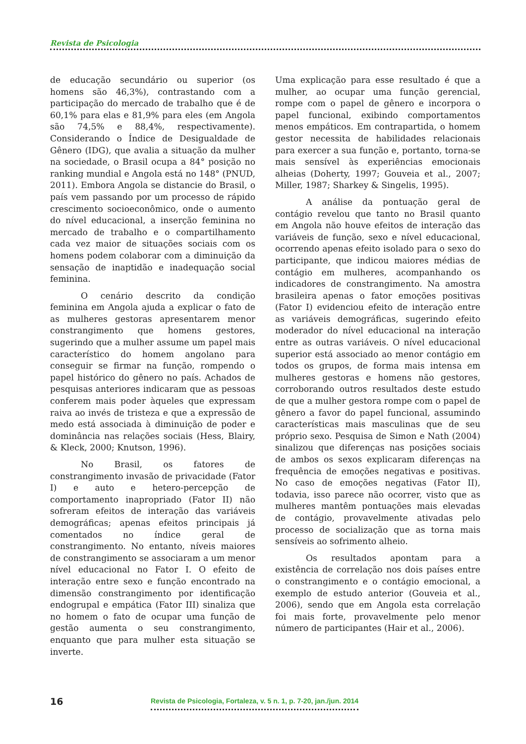Revista de Psicologia
de educação secundário ou superior (os homens são 46,3%), contrastando com a participação do mercado de trabalho que é de 60,1% para elas e 81,9% para eles (em Angola são 74,5% e 88,4%, respectivamente). Considerando o Índice de Desigualdade de Gênero (IDG), que avalia a situação da mulher na sociedade, o Brasil ocupa a 84° posição no ranking mundial e Angola está no 148° (PNUD, 2011). Embora Angola se distancie do Brasil, o país vem passando por um processo de rápido crescimento socioeconômico, onde o aumento do nível educacional, a inserção feminina no mercado de trabalho e o compartilhamento cada vez maior de situações sociais com os homens podem colaborar com a diminuição da sensação de inaptidão e inadequação social feminina.
O cenário descrito da condição feminina em Angola ajuda a explicar o fato de as mulheres gestoras apresentarem menor constrangimento que homens gestores, sugerindo que a mulher assume um papel mais característico do homem angolano para conseguir se firmar na função, rompendo o papel histórico do gênero no país. Achados de pesquisas anteriores indicaram que as pessoas conferem mais poder àqueles que expressam raiva ao invés de tristeza e que a expressão de medo está associada à diminuição de poder e dominância nas relações sociais (Hess, Blairy, & Kleck, 2000; Knutson, 1996).
No Brasil, os fatores de constrangimento invasão de privacidade (Fator I) e auto e hetero-percepção de comportamento inapropriado (Fator II) não sofreram efeitos de interação das variáveis demográficas; apenas efeitos principais já comentados no índice geral de constrangimento. No entanto, níveis maiores de constrangimento se associaram a um menor nível educacional no Fator I. O efeito de interação entre sexo e função encontrado na dimensão constrangimento por identificação endogrupal e empática (Fator III) sinaliza que no homem o fato de ocupar uma função de gestão aumenta o seu constrangimento, enquanto que para mulher esta situação se inverte.
Uma explicação para esse resultado é que a mulher, ao ocupar uma função gerencial, rompe com o papel de gênero e incorpora o papel funcional, exibindo comportamentos menos empáticos. Em contrapartida, o homem gestor necessita de habilidades relacionais para exercer a sua função e, portanto, torna-se mais sensível às experiências emocionais alheias (Doherty, 1997; Gouveia et al., 2007; Miller, 1987; Sharkey & Singelis, 1995).
A análise da pontuação geral de contágio revelou que tanto no Brasil quanto em Angola não houve efeitos de interação das variáveis de função, sexo e nível educacional, ocorrendo apenas efeito isolado para o sexo do participante, que indicou maiores médias de contágio em mulheres, acompanhando os indicadores de constrangimento. Na amostra brasileira apenas o fator emoções positivas (Fator I) evidenciou efeito de interação entre as variáveis demográficas, sugerindo efeito moderador do nível educacional na interação entre as outras variáveis. O nível educacional superior está associado ao menor contágio em todos os grupos, de forma mais intensa em mulheres gestoras e homens não gestores, corroborando outros resultados deste estudo de que a mulher gestora rompe com o papel de gênero a favor do papel funcional, assumindo características mais masculinas que de seu próprio sexo. Pesquisa de Simon e Nath (2004) sinalizou que diferenças nas posições sociais de ambos os sexos explicaram diferenças na frequência de emoções negativas e positivas. No caso de emoções negativas (Fator II), todavia, isso parece não ocorrer, visto que as mulheres mantêm pontuações mais elevadas de contágio, provavelmente ativadas pelo processo de socialização que as torna mais sensíveis ao sofrimento alheio.
Os resultados apontam para a existência de correlação nos dois países entre o constrangimento e o contágio emocional, a exemplo de estudo anterior (Gouveia et al., 2006), sendo que em Angola esta correlação foi mais forte, provavelmente pelo menor número de participantes (Hair et al., 2006).
16 Revista de Psicologia, Fortaleza, v. 5 n. 1, p. 7-20, jan./jun. 2014